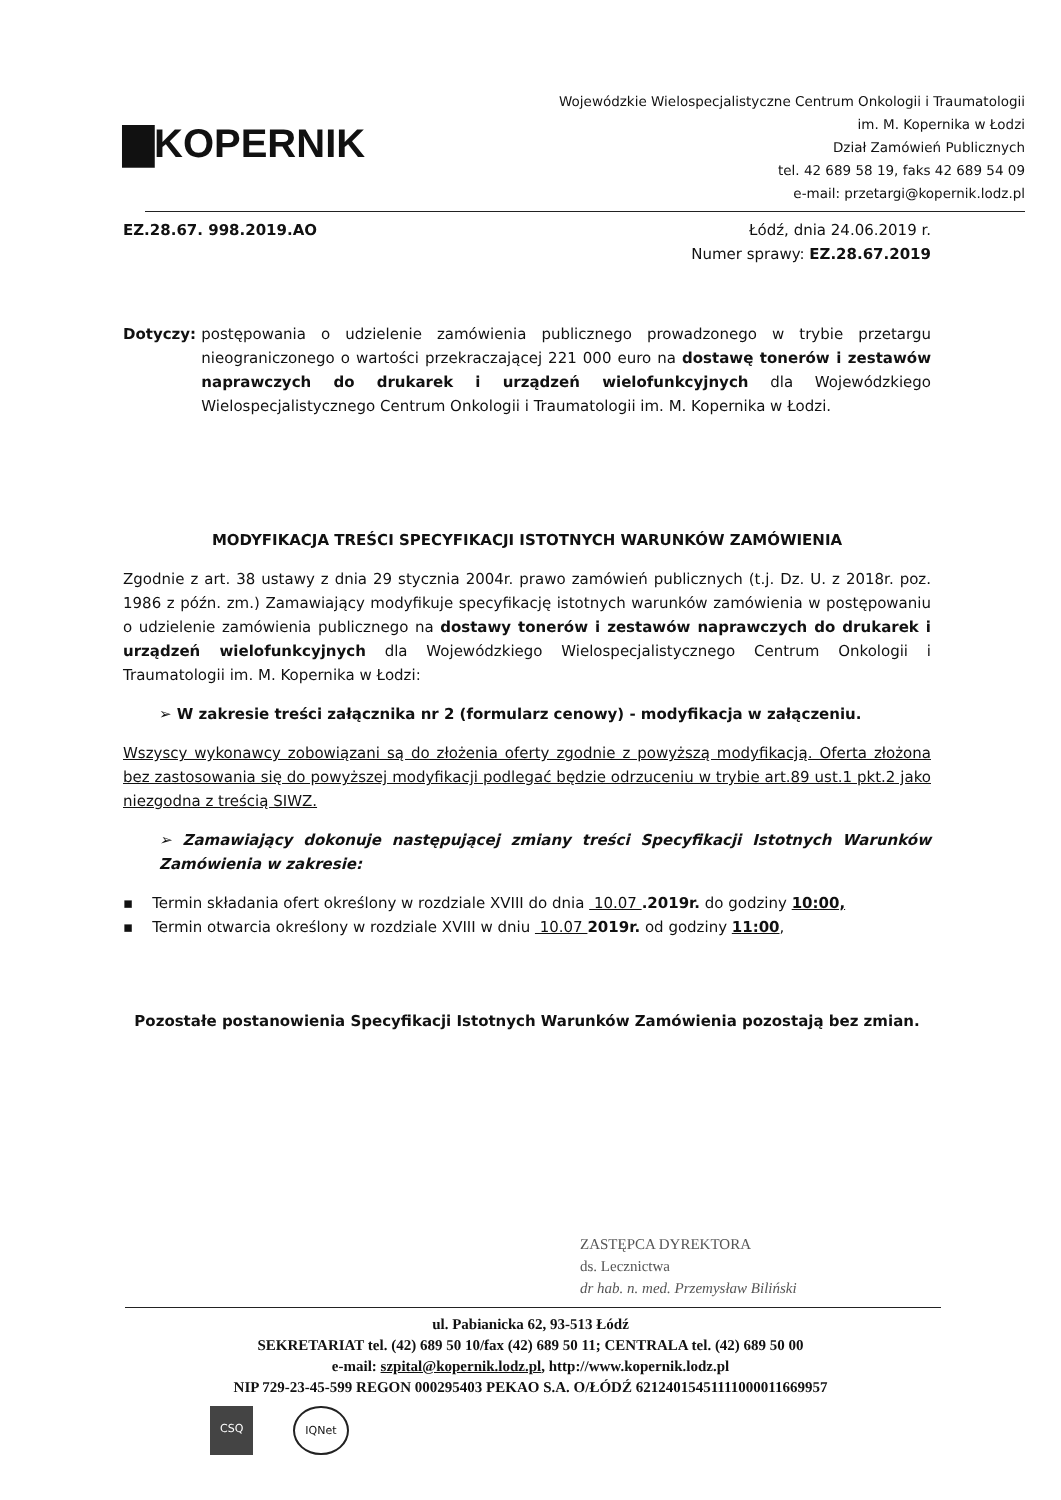▇KOPERNIK
Wojewódzkie Wielospecjalistyczne Centrum Onkologii i Traumatologii
im. M. Kopernika w Łodzi
Dział Zamówień Publicznych
tel. 42 689 58 19, faks 42 689 54 09
e-mail: przetargi@kopernik.lodz.pl
EZ.28.67. 998.2019.AO Łódź, dnia 24.06.2019 r.
Numer sprawy: EZ.28.67.2019
Dotyczy: postępowania o udzielenie zamówienia publicznego prowadzonego w trybie przetargu nieograniczonego o wartości przekraczającej 221 000 euro na dostawę tonerów i zestawów naprawczych do drukarek i urządzeń wielofunkcyjnych dla Wojewódzkiego Wielospecjalistycznego Centrum Onkologii i Traumatologii im. M. Kopernika w Łodzi.
MODYFIKACJA TREŚCI SPECYFIKACJI ISTOTNYCH WARUNKÓW ZAMÓWIENIA
Zgodnie z art. 38 ustawy z dnia 29 stycznia 2004r. prawo zamówień publicznych (t.j. Dz. U. z 2018r. poz. 1986 z późn. zm.) Zamawiający modyfikuje specyfikację istotnych warunków zamówienia w postępowaniu o udzielenie zamówienia publicznego na dostawy tonerów i zestawów naprawczych do drukarek i urządzeń wielofunkcyjnych dla Wojewódzkiego Wielospecjalistycznego Centrum Onkologii i Traumatologii im. M. Kopernika w Łodzi:
➢ W zakresie treści załącznika nr 2 (formularz cenowy) - modyfikacja w załączeniu.
Wszyscy wykonawcy zobowiązani są do złożenia oferty zgodnie z powyższą modyfikacją. Oferta złożona bez zastosowania się do powyższej modyfikacji podlegać będzie odrzuceniu w trybie art.89 ust.1 pkt.2 jako niezgodna z treścią SIWZ.
➢ Zamawiający dokonuje następującej zmiany treści Specyfikacji Istotnych Warunków Zamówienia w zakresie:
▪ Termin składania ofert określony w rozdziale XVIII do dnia 10.07 .2019r. do godziny 10:00,
▪ Termin otwarcia określony w rozdziale XVIII w dniu 10.07 2019r. od godziny 11:00,
Pozostałe postanowienia Specyfikacji Istotnych Warunków Zamówienia pozostają bez zmian.
ZASTĘPCA DYREKTORA
ds. Lecznictwa
dr hab. n. med. Przemysław Biliński
ul. Pabianicka 62, 93-513 Łódź
SEKRETARIAT tel. (42) 689 50 10/fax (42) 689 50 11; CENTRALA tel. (42) 689 50 00
e-mail: szpital@kopernik.lodz.pl, http://www.kopernik.lodz.pl
NIP 729-23-45-599 REGON 000295403 PEKAO S.A. O/ŁÓDŹ 62124015451111000011669957
CSQ IQNet